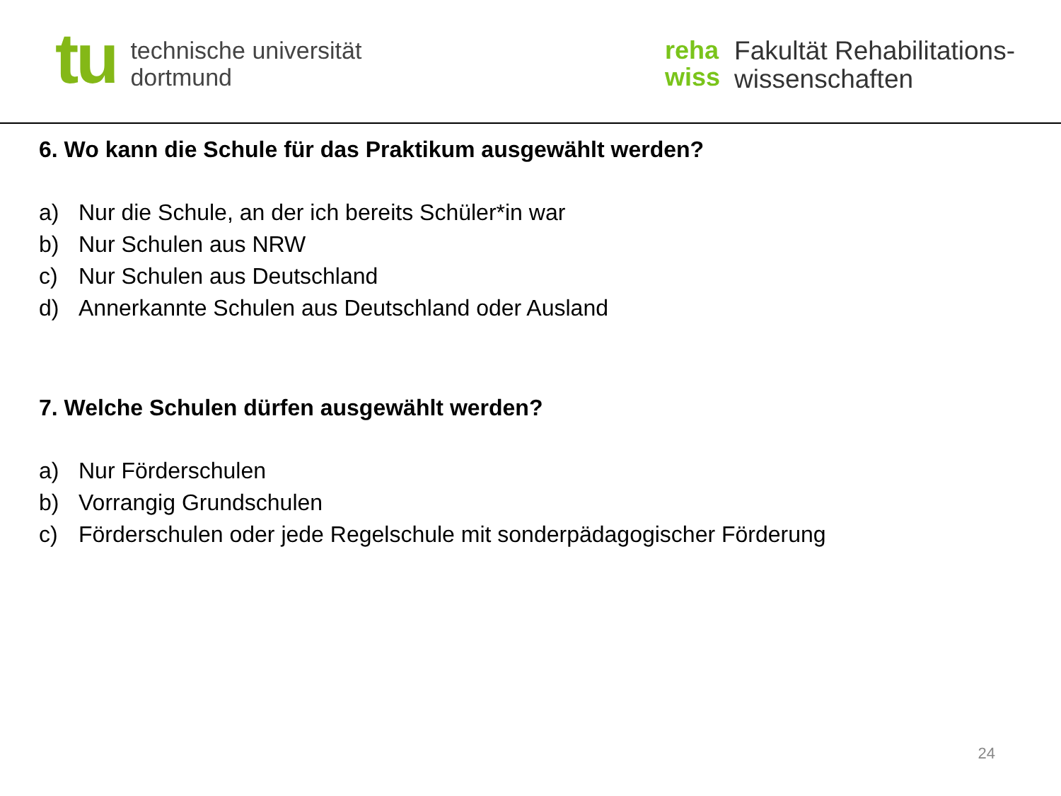tu
technische universität
dortmund
reha
wiss
Fakultät Rehabilitations-
wissenschaften
6. Wo kann die Schule für das Praktikum ausgewählt werden?
a) Nur die Schule, an der ich bereits Schüler*in war
b) Nur Schulen aus NRW
c) Nur Schulen aus Deutschland
d) Annerkannte Schulen aus Deutschland oder Ausland
7. Welche Schulen dürfen ausgewählt werden?
a) Nur Förderschulen
b) Vorrangig Grundschulen
c) Förderschulen oder jede Regelschule mit sonderpädagogischer Förderung
24